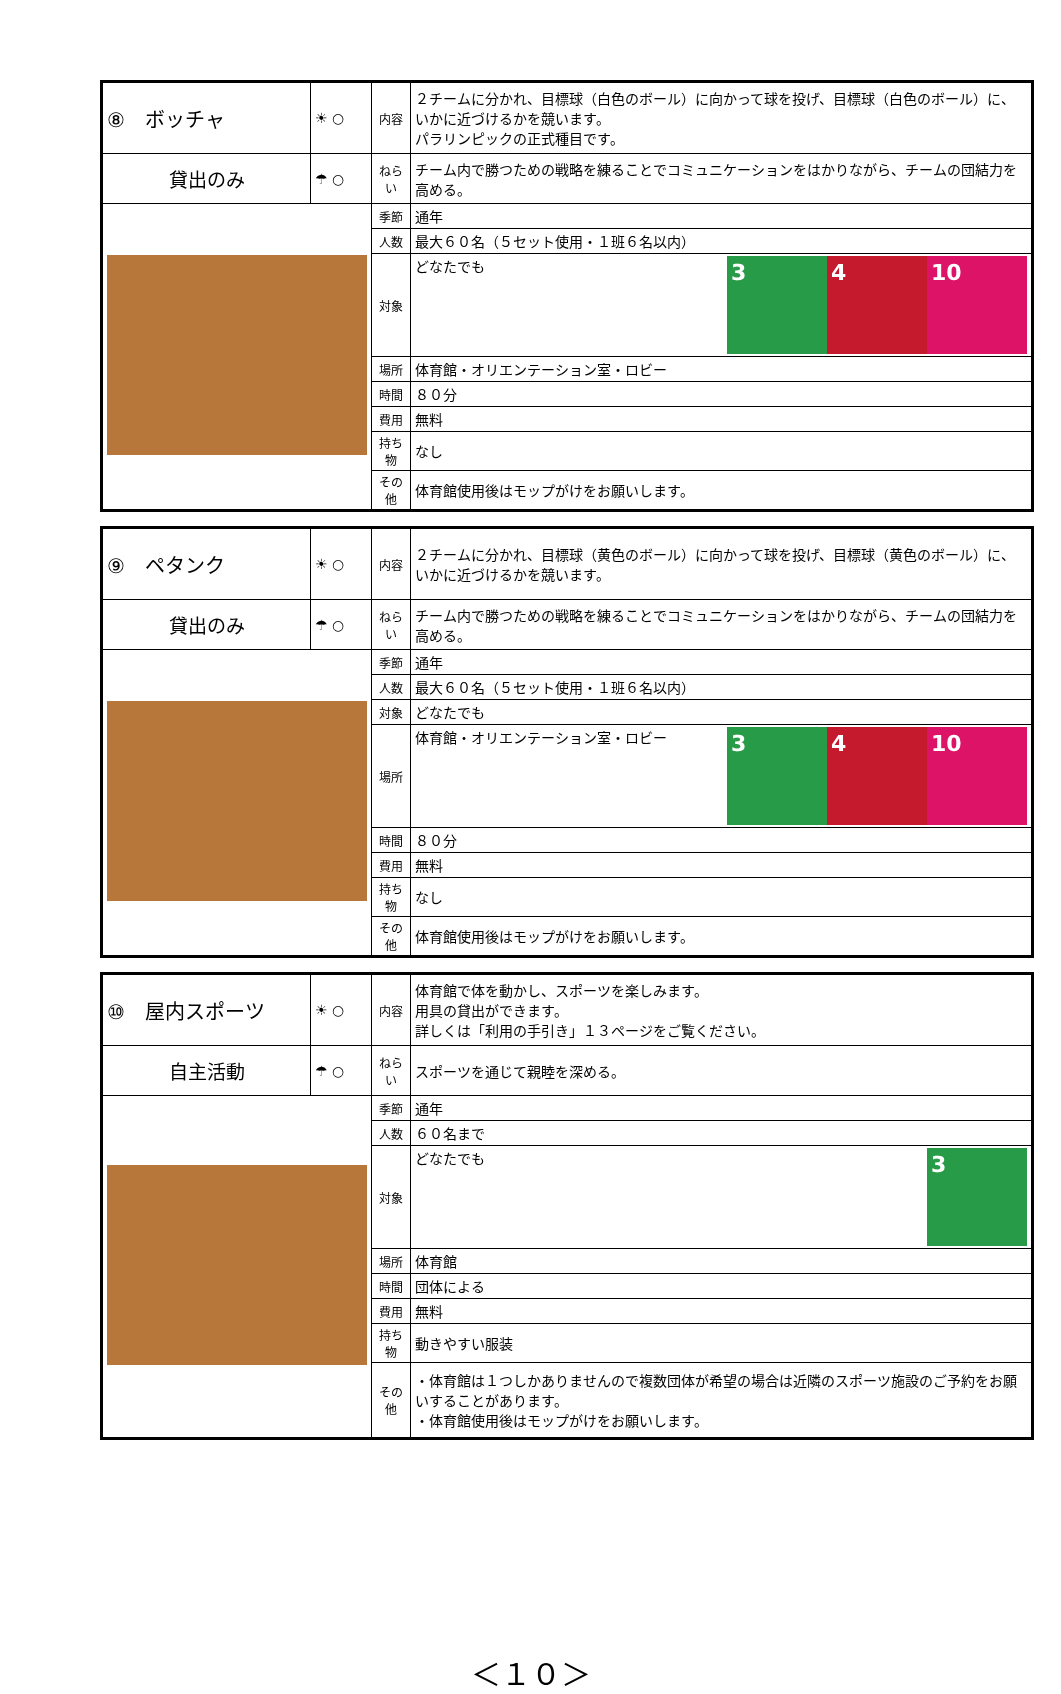| ⑧ ボッチャ | ☀ ○ | 内容 | ２チームに分かれ、目標球（白色のボール）に向かって球を投げ、目標球（白色のボール）に、いかに近づけるかを競います。 パラリンピックの正式種目です。 |
| 貸出のみ | ☂ ○ | ねらい | チーム内で勝つための戦略を練ることでコミュニケーションをはかりながら、チームの団結力を高める。 |
| | | 季節 | 通年 |
| | | 人数 | 最大６０名（５セット使用・１班６名以内） |
| | | 対象 | どなたでも 3 4 10 |
| | | 場所 | 体育館・オリエンテーション室・ロビー |
| | | 時間 | ８０分 |
| | | 費用 | 無料 |
| | | 持ち物 | なし |
| | | その他 | 体育館使用後はモップがけをお願いします。 |
| ⑨ ペタンク | ☀ ○ | 内容 | ２チームに分かれ、目標球（黄色のボール）に向かって球を投げ、目標球（黄色のボール）に、いかに近づけるかを競います。 |
| 貸出のみ | ☂ ○ | ねらい | チーム内で勝つための戦略を練ることでコミュニケーションをはかりながら、チームの団結力を高める。 |
| | | 季節 | 通年 |
| | | 人数 | 最大６０名（５セット使用・１班６名以内） |
| | | 対象 | どなたでも |
| | | 場所 | 体育館・オリエンテーション室・ロビー 3 4 10 |
| | | 時間 | ８０分 |
| | | 費用 | 無料 |
| | | 持ち物 | なし |
| | | その他 | 体育館使用後はモップがけをお願いします。 |
| ⑩ 屋内スポーツ | ☀ ○ | 内容 | 体育館で体を動かし、スポーツを楽しみます。 用具の貸出ができます。 詳しくは「利用の手引き」１３ページをご覧ください。 |
| 自主活動 | ☂ ○ | ねらい | スポーツを通じて親睦を深める。 |
| | | 季節 | 通年 |
| | | 人数 | ６０名まで |
| | | 対象 | どなたでも 3 |
| | | 場所 | 体育館 |
| | | 時間 | 団体による |
| | | 費用 | 無料 |
| | | 持ち物 | 動きやすい服装 |
| | | その他 | ・体育館は１つしかありませんので複数団体が希望の場合は近隣のスポーツ施設のご予約をお願いすることがあります。 ・体育館使用後はモップがけをお願いします。 |
＜１０＞